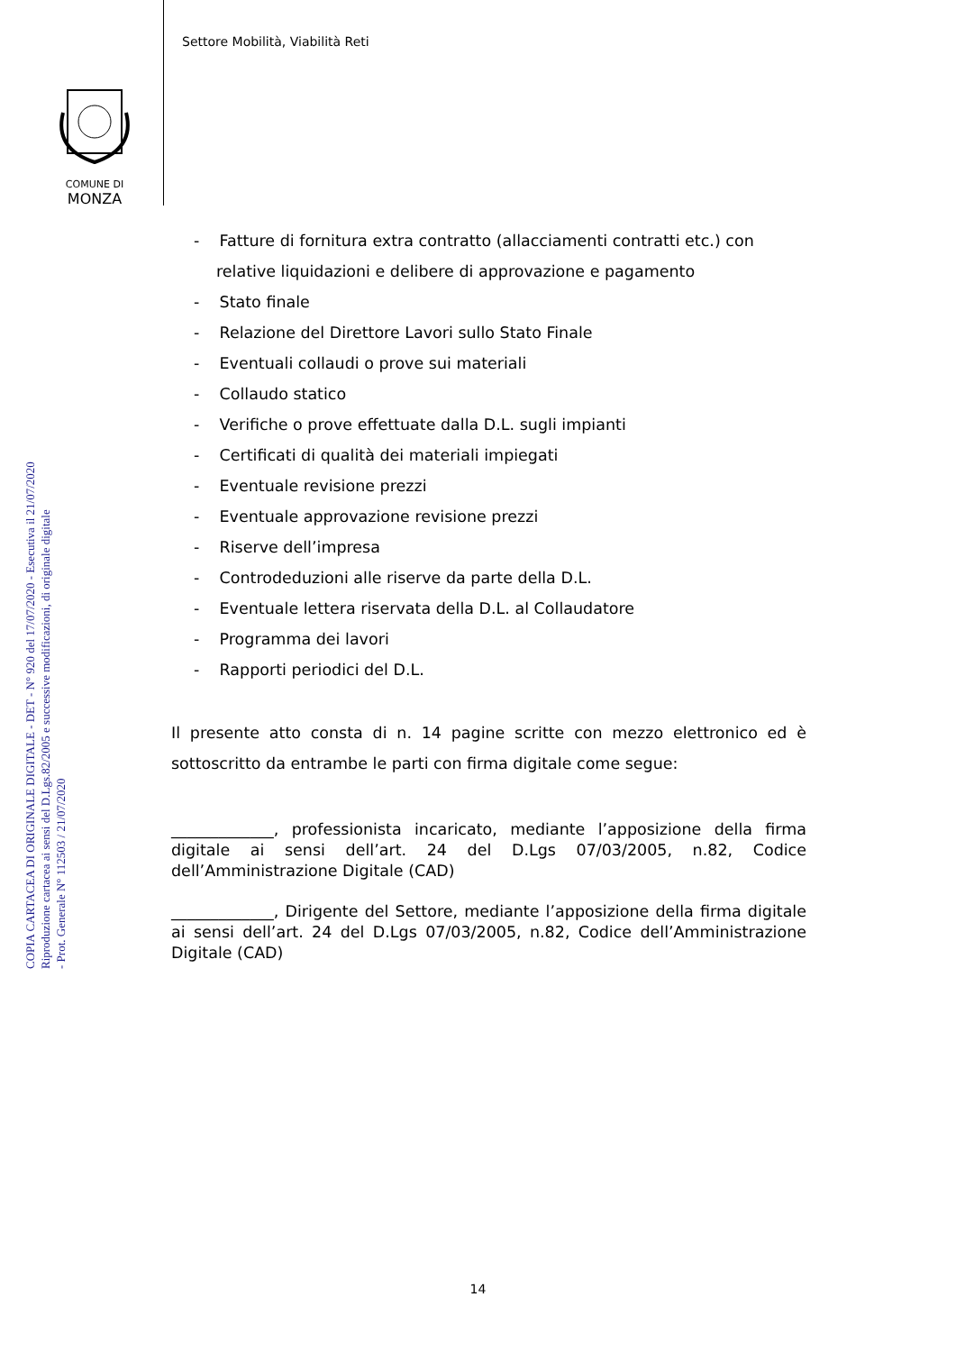Settore Mobilità, Viabilità Reti
COMUNE DI
MONZA
COPIA CARTACEA DI ORIGINALE DIGITALE - DET - N° 920 del 17/07/2020 - Esecutiva il 21/07/2020
Riproduzione cartacea ai sensi del D.Lgs.82/2005 e successive modificazioni, di originale digitale
- Prot. Generale N° 112503 / 21/07/2020
- Fatture di fornitura extra contratto (allacciamenti contratti etc.) con relative liquidazioni e delibere di approvazione e pagamento
- Stato finale
- Relazione del Direttore Lavori sullo Stato Finale
- Eventuali collaudi o prove sui materiali
- Collaudo statico
- Verifiche o prove effettuate dalla D.L. sugli impianti
- Certificati di qualità dei materiali impiegati
- Eventuale revisione prezzi
- Eventuale approvazione revisione prezzi
- Riserve dell’impresa
- Controdeduzioni alle riserve da parte della D.L.
- Eventuale lettera riservata della D.L. al Collaudatore
- Programma dei lavori
- Rapporti periodici del D.L.
Il presente atto consta di n. 14 pagine scritte con mezzo elettronico ed è sottoscritto da entrambe le parti con firma digitale come segue:
_____________, professionista incaricato, mediante l’apposizione della firma digitale ai sensi dell’art. 24 del D.Lgs 07/03/2005, n.82, Codice dell’Amministrazione Digitale (CAD)
_____________, Dirigente del Settore, mediante l’apposizione della firma digitale ai sensi dell’art. 24 del D.Lgs 07/03/2005, n.82, Codice dell’Amministrazione Digitale (CAD)
14